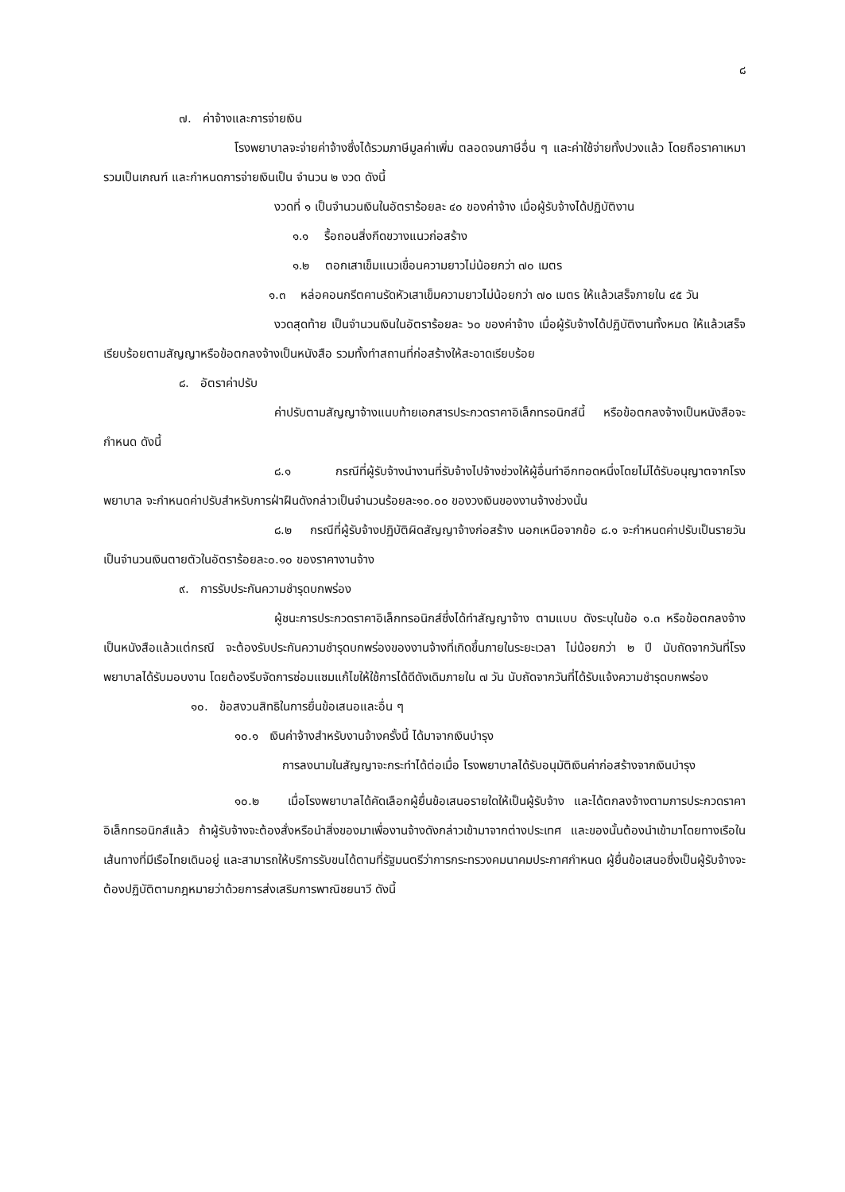๘
๗. ค่าจ้างและการจ่ายเงิน
โรงพยาบาลจะจ่ายค่าจ้างซึ่งได้รวมภาษีมูลค่าเพิ่ม ตลอดจนภาษีอื่น ๆ และค่าใช้จ่ายทั้งปวงแล้ว โดยถือราคาเหมารวมเป็นเกณฑ์ และกำหนดการจ่ายเงินเป็น จำนวน ๒ งวด ดังนี้
งวดที่ ๑ เป็นจำนวนเงินในอัตราร้อยละ ๔๐ ของค่าจ้าง เมื่อผู้รับจ้างได้ปฏิบัติงาน
๑.๑ รื้อถอนสิ่งกีดขวางแนวก่อสร้าง
๑.๒ ตอกเสาเข็มแนวเขื่อนความยาวไม่น้อยกว่า ๗๐ เมตร
๑.๓ หล่อคอนกรีตคานรัดหัวเสาเข็มความยาวไม่น้อยกว่า ๗๐ เมตร ให้แล้วเสร็จภายใน ๔๕ วัน
งวดสุดท้าย เป็นจำนวนเงินในอัตราร้อยละ ๖๐ ของค่าจ้าง เมื่อผู้รับจ้างได้ปฏิบัติงานทั้งหมด ให้แล้วเสร็จเรียบร้อยตามสัญญาหรือข้อตกลงจ้างเป็นหนังสือ รวมทั้งทำสถานที่ก่อสร้างให้สะอาดเรียบร้อย
๘. อัตราค่าปรับ
ค่าปรับตามสัญญาจ้างแนบท้ายเอกสารประกวดราคาอิเล็กทรอนิกส์นี้ หรือข้อตกลงจ้างเป็นหนังสือจะกำหนด ดังนี้
๘.๑ กรณีที่ผู้รับจ้างนำงานที่รับจ้างไปจ้างช่วงให้ผู้อื่นทำอีกทอดหนึ่งโดยไม่ได้รับอนุญาตจากโรงพยาบาล จะกำหนดค่าปรับสำหรับการฝ่าฝืนดังกล่าวเป็นจำนวนร้อยละ๑๐.๐๐ ของวงเงินของงานจ้างช่วงนั้น
๘.๒ กรณีที่ผู้รับจ้างปฏิบัติผิดสัญญาจ้างก่อสร้าง นอกเหนือจากข้อ ๘.๑ จะกำหนดค่าปรับเป็นรายวันเป็นจำนวนเงินตายตัวในอัตราร้อยละ๐.๑๐ ของราคางานจ้าง
๙. การรับประกันความชำรุดบกพร่อง
ผู้ชนะการประกวดราคาอิเล็กทรอนิกส์ซึ่งได้ทำสัญญาจ้าง ตามแบบ ดังระบุในข้อ ๑.๓ หรือข้อตกลงจ้างเป็นหนังสือแล้วแต่กรณี จะต้องรับประกันความชำรุดบกพร่องของงานจ้างที่เกิดขึ้นภายในระยะเวลา ไม่น้อยกว่า ๒ ปี นับถัดจากวันที่โรงพยาบาลได้รับมอบงาน โดยต้องรีบจัดการซ่อมแซมแก้ไขให้ใช้การได้ดีดังเดิมภายใน ๗ วัน นับถัดจากวันที่ได้รับแจ้งความชำรุดบกพร่อง
๑๐. ข้อสงวนสิทธิในการยื่นข้อเสนอและอื่น ๆ
๑๐.๑ เงินค่าจ้างสำหรับงานจ้างครั้งนี้ ได้มาจากเงินบำรุง
การลงนามในสัญญาจะกระทำได้ต่อเมื่อ โรงพยาบาลได้รับอนุมัติเงินค่าก่อสร้างจากเงินบำรุง
๑๐.๒ เมื่อโรงพยาบาลได้คัดเลือกผู้ยื่นข้อเสนอรายใดให้เป็นผู้รับจ้าง และได้ตกลงจ้างตามการประกวดราคาอิเล็กทรอนิกส์แล้ว ถ้าผู้รับจ้างจะต้องสั่งหรือนำสิ่งของมาเพื่องานจ้างดังกล่าวเข้ามาจากต่างประเทศ และของนั้นต้องนำเข้ามาโดยทางเรือในเส้นทางที่มีเรือไทยเดินอยู่ และสามารถให้บริการรับขนได้ตามที่รัฐมนตรีว่าการกระทรวงคมนาคมประกาศกำหนด ผู้ยื่นข้อเสนอซึ่งเป็นผู้รับจ้างจะต้องปฏิบัติตามกฎหมายว่าด้วยการส่งเสริมการพาณิชยนาวี ดังนี้